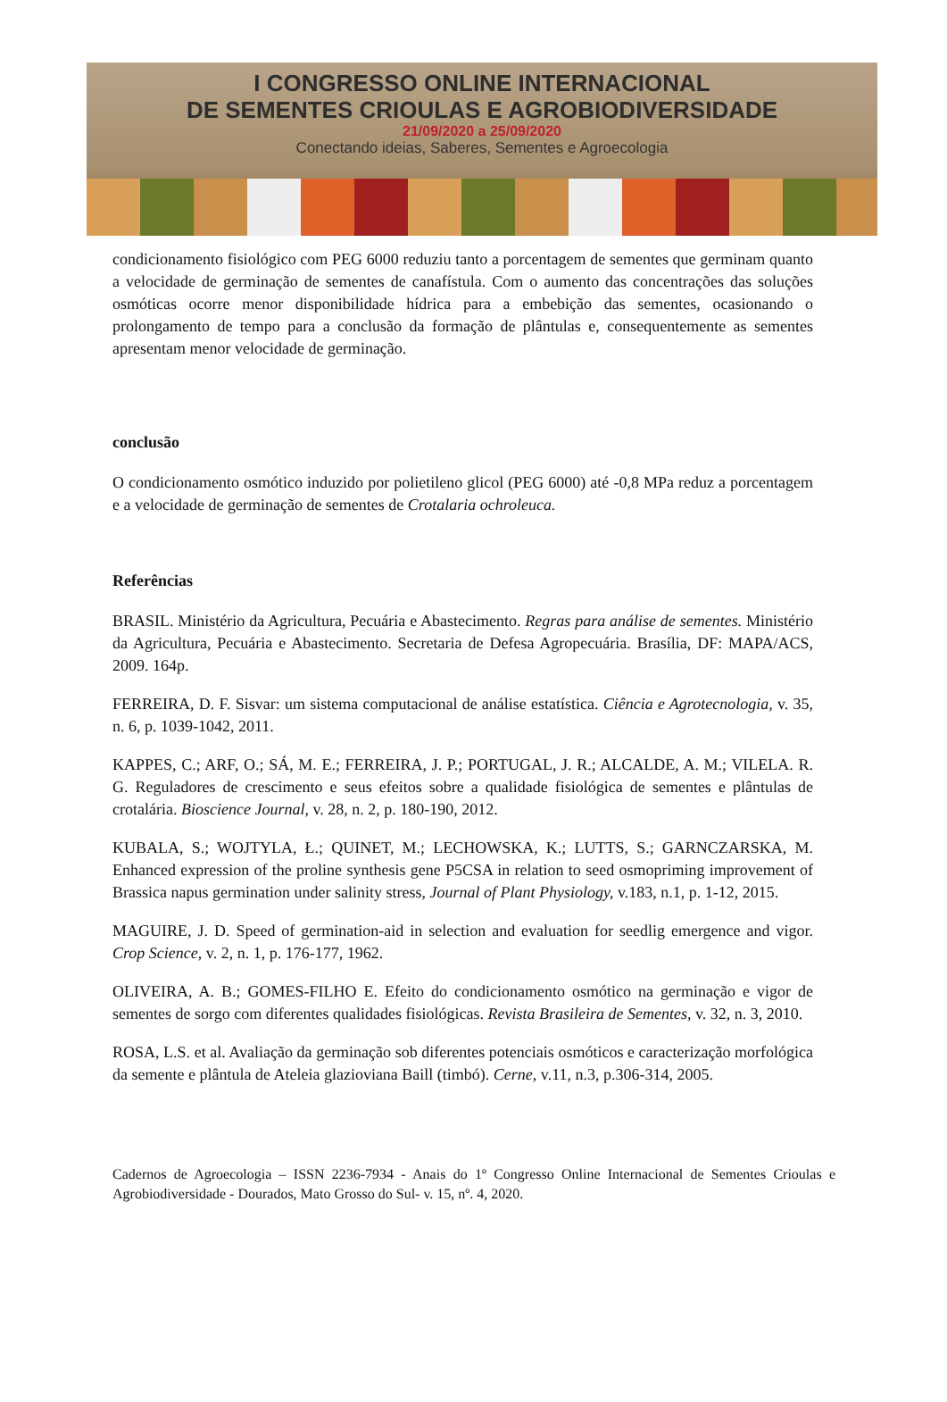I CONGRESSO ONLINE INTERNACIONAL
DE SEMENTES CRIOULAS E AGROBIODIVERSIDADE
21/09/2020 a 25/09/2020
Conectando ideias, Saberes, Sementes e Agroecologia
condicionamento fisiológico com PEG 6000 reduziu tanto a porcentagem de sementes que germinam quanto a velocidade de germinação de sementes de canafístula. Com o aumento das concentrações das soluções osmóticas ocorre menor disponibilidade hídrica para a embebição das sementes, ocasionando o prolongamento de tempo para a conclusão da formação de plântulas e, consequentemente as sementes apresentam menor velocidade de germinação.
conclusão
O condicionamento osmótico induzido por polietileno glicol (PEG 6000) até -0,8 MPa reduz a porcentagem e a velocidade de germinação de sementes de Crotalaria ochroleuca.
Referências
BRASIL. Ministério da Agricultura, Pecuária e Abastecimento. Regras para análise de sementes. Ministério da Agricultura, Pecuária e Abastecimento. Secretaria de Defesa Agropecuária. Brasília, DF: MAPA/ACS, 2009. 164p.
FERREIRA, D. F. Sisvar: um sistema computacional de análise estatística. Ciência e Agrotecnologia, v. 35, n. 6, p. 1039-1042, 2011.
KAPPES, C.; ARF, O.; SÁ, M. E.; FERREIRA, J. P.; PORTUGAL, J. R.; ALCALDE, A. M.; VILELA. R. G. Reguladores de crescimento e seus efeitos sobre a qualidade fisiológica de sementes e plântulas de crotalária. Bioscience Journal, v. 28, n. 2, p. 180-190, 2012.
KUBALA, S.; WOJTYLA, Ł.; QUINET, M.; LECHOWSKA, K.; LUTTS, S.; GARNCZARSKA, M. Enhanced expression of the proline synthesis gene P5CSA in relation to seed osmopriming improvement of Brassica napus germination under salinity stress, Journal of Plant Physiology, v.183, n.1, p. 1-12, 2015.
MAGUIRE, J. D. Speed of germination-aid in selection and evaluation for seedlig emergence and vigor. Crop Science, v. 2, n. 1, p. 176-177, 1962.
OLIVEIRA, A. B.; GOMES-FILHO E. Efeito do condicionamento osmótico na germinação e vigor de sementes de sorgo com diferentes qualidades fisiológicas. Revista Brasileira de Sementes, v. 32, n. 3, 2010.
ROSA, L.S. et al. Avaliação da germinação sob diferentes potenciais osmóticos e caracterização morfológica da semente e plântula de Ateleia glazioviana Baill (timbó). Cerne, v.11, n.3, p.306-314, 2005.
Cadernos de Agroecologia – ISSN 2236-7934 - Anais do 1º Congresso Online Internacional de Sementes Crioulas e Agrobiodiversidade - Dourados, Mato Grosso do Sul- v. 15, nº. 4, 2020.